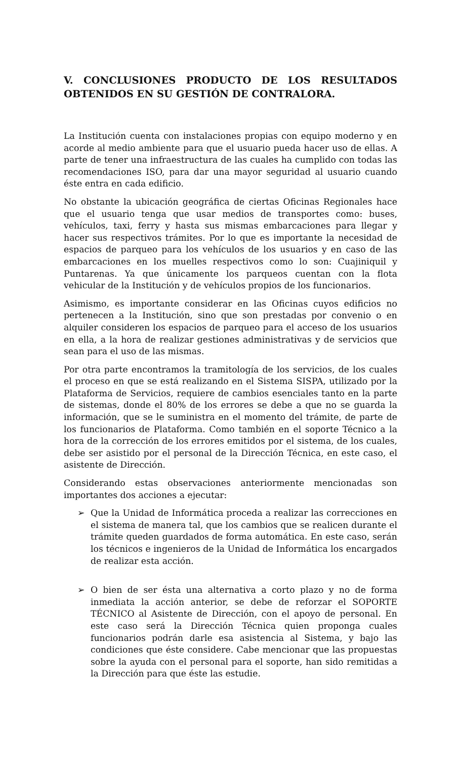V. CONCLUSIONES PRODUCTO DE LOS RESULTADOS OBTENIDOS EN SU GESTIÓN DE CONTRALORA.
La Institución cuenta con instalaciones propias con equipo moderno y en acorde al medio ambiente para que el usuario pueda hacer uso de ellas. A parte de tener una infraestructura de las cuales ha cumplido con todas las recomendaciones ISO, para dar una mayor seguridad al usuario cuando éste entra en cada edificio.
No obstante la ubicación geográfica de ciertas Oficinas Regionales hace que el usuario tenga que usar medios de transportes como: buses, vehículos, taxi, ferry y hasta sus mismas embarcaciones para llegar y hacer sus respectivos trámites. Por lo que es importante la necesidad de espacios de parqueo para los vehículos de los usuarios y en caso de las embarcaciones en los muelles respectivos como lo son: Cuajiniquil y Puntarenas. Ya que únicamente los parqueos cuentan con la flota vehicular de la Institución y de vehículos propios de los funcionarios.
Asimismo, es importante considerar en las Oficinas cuyos edificios no pertenecen a la Institución, sino que son prestadas por convenio o en alquiler consideren los espacios de parqueo para el acceso de los usuarios en ella, a la hora de realizar gestiones administrativas y de servicios que sean para el uso de las mismas.
Por otra parte encontramos la tramitología de los servicios, de los cuales el proceso en que se está realizando en el Sistema SISPA, utilizado por la Plataforma de Servicios, requiere de cambios esenciales tanto en la parte de sistemas, donde el 80% de los errores se debe a que no se guarda la información, que se le suministra en el momento del trámite, de parte de los funcionarios de Plataforma. Como también en el soporte Técnico a la hora de la corrección de los errores emitidos por el sistema, de los cuales, debe ser asistido por el personal de la Dirección Técnica, en este caso, el asistente de Dirección.
Considerando estas observaciones anteriormente mencionadas son importantes dos acciones a ejecutar:
➢ Que la Unidad de Informática proceda a realizar las correcciones en el sistema de manera tal, que los cambios que se realicen durante el trámite queden guardados de forma automática. En este caso, serán los técnicos e ingenieros de la Unidad de Informática los encargados de realizar esta acción.
➢ O bien de ser ésta una alternativa a corto plazo y no de forma inmediata la acción anterior, se debe de reforzar el SOPORTE TÉCNICO al Asistente de Dirección, con el apoyo de personal. En este caso será la Dirección Técnica quien proponga cuales funcionarios podrán darle esa asistencia al Sistema, y bajo las condiciones que éste considere. Cabe mencionar que las propuestas sobre la ayuda con el personal para el soporte, han sido remitidas a la Dirección para que éste las estudie.